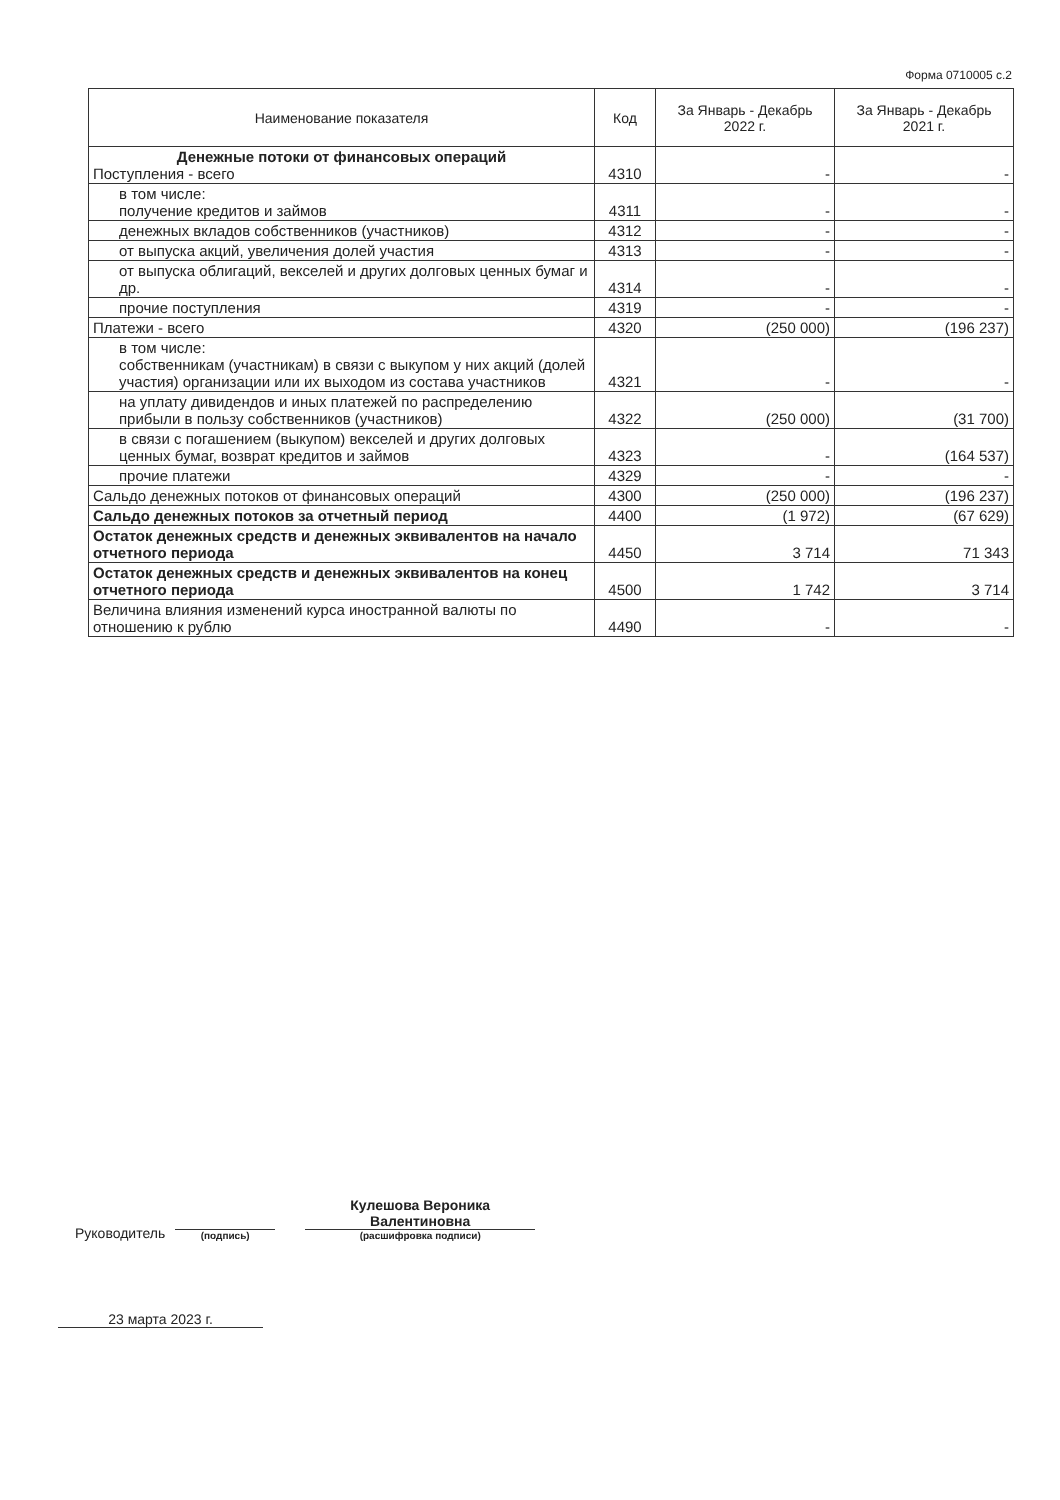Форма 0710005 с.2
| Наименование показателя | Код | За Январь - Декабрь 2022 г. | За Январь - Декабрь 2021 г. |
| --- | --- | --- | --- |
| Денежные потоки от финансовых операций Поступления - всего | 4310 | - | - |
| в том числе: получение кредитов и займов | 4311 | - | - |
| денежных вкладов собственников (участников) | 4312 | - | - |
| от выпуска акций, увеличения долей участия | 4313 | - | - |
| от выпуска облигаций, векселей и других долговых ценных бумаг и др. | 4314 | - | - |
| прочие поступления | 4319 | - | - |
| Платежи - всего | 4320 | (250 000) | (196 237) |
| в том числе: собственникам (участникам) в связи с выкупом у них акций (долей участия) организации или их выходом из состава участников | 4321 | - | - |
| на уплату дивидендов и иных платежей по распределению прибыли в пользу собственников (участников) | 4322 | (250 000) | (31 700) |
| в связи с погашением (выкупом) векселей и других долговых ценных бумаг, возврат кредитов и займов | 4323 | - | (164 537) |
| прочие платежи | 4329 | - | - |
| Сальдо денежных потоков от финансовых операций | 4300 | (250 000) | (196 237) |
| Сальдо денежных потоков за отчетный период | 4400 | (1 972) | (67 629) |
| Остаток денежных средств и денежных эквивалентов на начало отчетного периода | 4450 | 3 714 | 71 343 |
| Остаток денежных средств и денежных эквивалентов на конец отчетного периода | 4500 | 1 742 | 3 714 |
| Величина влияния изменений курса иностранной валюты по отношению к рублю | 4490 | - | - |
Руководитель
(подпись)
Кулешова Вероника Валентиновна
(расшифровка подписи)
23 марта 2023 г.